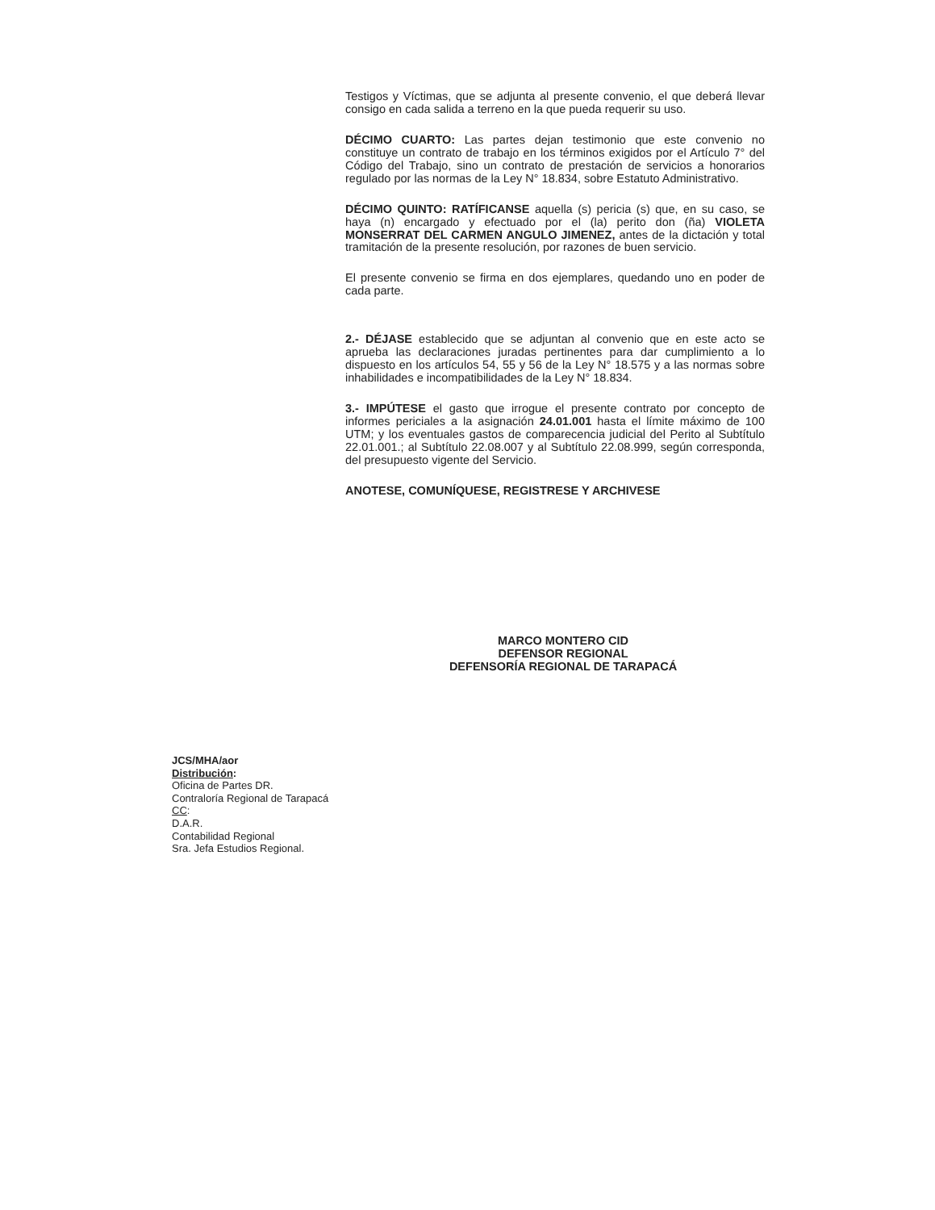Testigos y Víctimas, que se adjunta al presente convenio, el que deberá llevar consigo en cada salida a terreno en la que pueda requerir su uso.
DÉCIMO CUARTO: Las partes dejan testimonio que este convenio no constituye un contrato de trabajo en los términos exigidos por el Artículo 7° del Código del Trabajo, sino un contrato de prestación de servicios a honorarios regulado por las normas de la Ley N° 18.834, sobre Estatuto Administrativo.
DÉCIMO QUINTO: RATÍFICANSE aquella (s) pericia (s) que, en su caso, se haya (n) encargado y efectuado por el (la) perito don (ña) VIOLETA MONSERRAT DEL CARMEN ANGULO JIMENEZ, antes de la dictación y total tramitación de la presente resolución, por razones de buen servicio.
El presente convenio se firma en dos ejemplares, quedando uno en poder de cada parte.
2.- DÉJASE establecido que se adjuntan al convenio que en este acto se aprueba las declaraciones juradas pertinentes para dar cumplimiento a lo dispuesto en los artículos 54, 55 y 56 de la Ley N° 18.575 y a las normas sobre inhabilidades e incompatibilidades de la Ley N° 18.834.
3.- IMPÚTESE el gasto que irrogue el presente contrato por concepto de informes periciales a la asignación 24.01.001 hasta el límite máximo de 100 UTM; y los eventuales gastos de comparecencia judicial del Perito al Subtítulo 22.01.001.; al Subtítulo 22.08.007 y al Subtítulo 22.08.999, según corresponda, del presupuesto vigente del Servicio.
ANOTESE, COMUNÍQUESE, REGISTRESE Y ARCHIVESE
MARCO MONTERO CID
DEFENSOR REGIONAL
DEFENSORÍA REGIONAL DE TARAPACÁ
JCS/MHA/aor
Distribución:
Oficina de Partes DR.
Contraloría Regional de Tarapacá
CC:
D.A.R.
Contabilidad Regional
Sra. Jefa Estudios Regional.